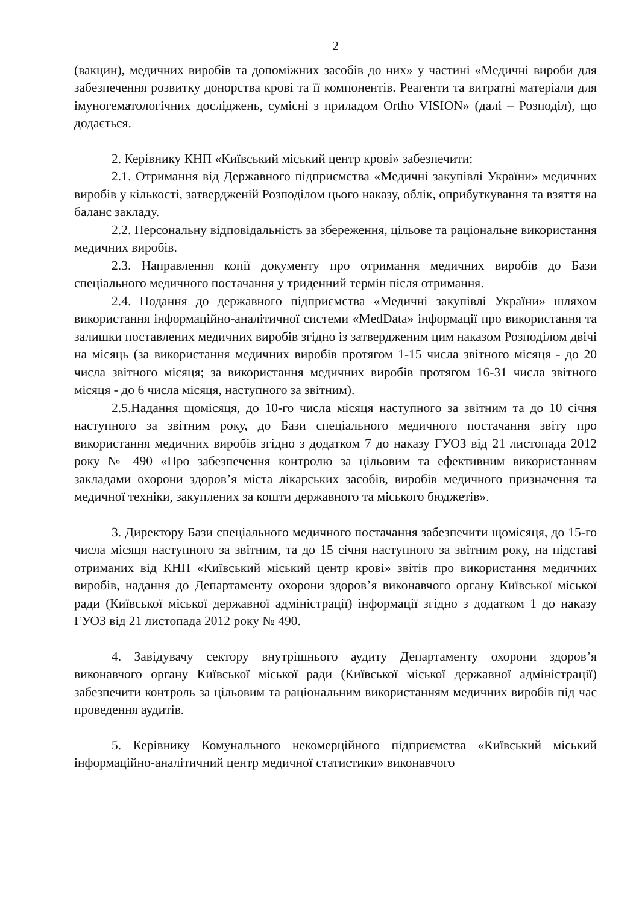2
(вакцин), медичних виробів та допоміжних засобів до них» у частині «Медичні вироби для забезпечення розвитку донорства крові та її компонентів. Реагенти та витратні матеріали для імуногематологічних досліджень, сумісні з приладом Ortho VISION» (далі – Розподіл), що додається.
2. Керівнику КНП «Київський міський центр крові» забезпечити:
2.1. Отримання від Державного підприємства «Медичні закупівлі України» медичних виробів у кількості, затвердженій Розподілом цього наказу, облік, оприбуткування та взяття на баланс закладу.
2.2. Персональну відповідальність за збереження, цільове та раціональне використання медичних виробів.
2.3. Направлення копії документу про отримання медичних виробів до Бази спеціального медичного постачання у триденний термін після отримання.
2.4. Подання до державного підприємства «Медичні закупівлі України» шляхом використання інформаційно-аналітичної системи «MedData» інформації про використання та залишки поставлених медичних виробів згідно із затвердженим цим наказом Розподілом двічі на місяць (за використання медичних виробів протягом 1-15 числа звітного місяця - до 20 числа звітного місяця; за використання медичних виробів протягом 16-31 числа звітного місяця - до 6 числа місяця, наступного за звітним).
2.5.Надання щомісяця, до 10-го числа місяця наступного за звітним та до 10 січня наступного за звітним року, до Бази спеціального медичного постачання звіту про використання медичних виробів згідно з додатком 7 до наказу ГУОЗ від 21 листопада 2012 року № 490 «Про забезпечення контролю за цільовим та ефективним використанням закладами охорони здоров’я міста лікарських засобів, виробів медичного призначення та медичної техніки, закуплених за кошти державного та міського бюджетів».
3. Директору Бази спеціального медичного постачання забезпечити щомісяця, до 15-го числа місяця наступного за звітним, та до 15 січня наступного за звітним року, на підставі отриманих від КНП «Київський міський центр крові» звітів про використання медичних виробів, надання до Департаменту охорони здоров’я виконавчого органу Київської міської ради (Київської міської державної адміністрації) інформації згідно з додатком 1 до наказу ГУОЗ від 21 листопада 2012 року № 490.
4. Завідувачу сектору внутрішнього аудиту Департаменту охорони здоров’я виконавчого органу Київської міської ради (Київської міської державної адміністрації) забезпечити контроль за цільовим та раціональним використанням медичних виробів під час проведення аудитів.
5. Керівнику Комунального некомерційного підприємства «Київський міський інформаційно-аналітичний центр медичної статистики» виконавчого